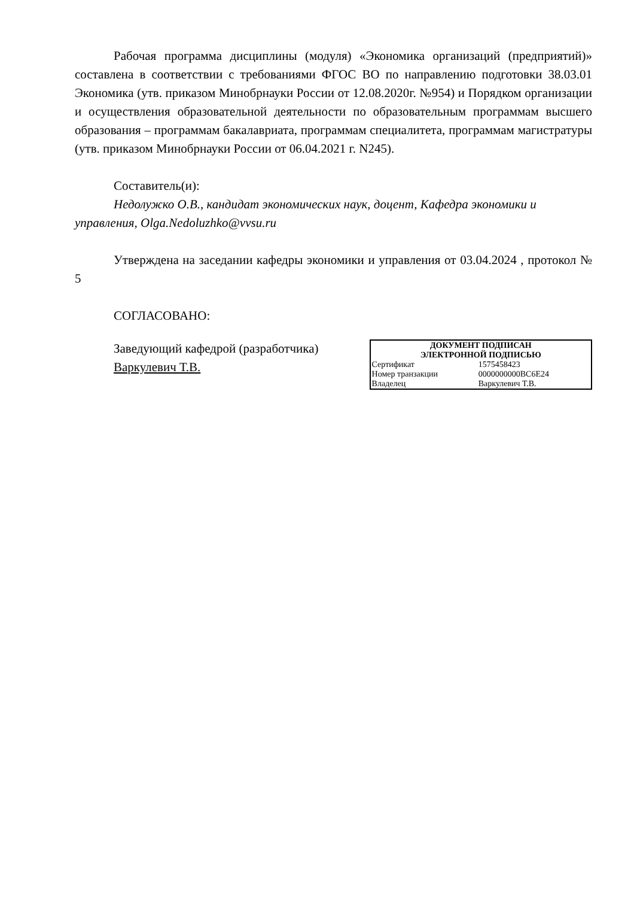Рабочая программа дисциплины (модуля) «Экономика организаций (предприятий)» составлена в соответствии с требованиями ФГОС ВО по направлению подготовки 38.03.01 Экономика (утв. приказом Минобрнауки России от 12.08.2020г. №954) и Порядком организации и осуществления образовательной деятельности по образовательным программам высшего образования – программам бакалавриата, программам специалитета, программам магистратуры (утв. приказом Минобрнауки России от 06.04.2021 г. N245).
Составитель(и):
Недолужко О.В., кандидат экономических наук, доцент, Кафедра экономики и управления, Olga.Nedoluzhko@vvsu.ru
Утверждена на заседании кафедры экономики и управления от 03.04.2024 , протокол № 5
СОГЛАСОВАНО:
Заведующий кафедрой (разработчика)
Варкулевич Т.В.
ДОКУМЕНТ ПОДПИСАН
ЭЛЕКТРОННОЙ ПОДПИСЬЮ
| Сертификат | 1575458423 |
| Номер транзакции | 0000000000BC6E24 |
| Владелец | Варкулевич Т.В. |